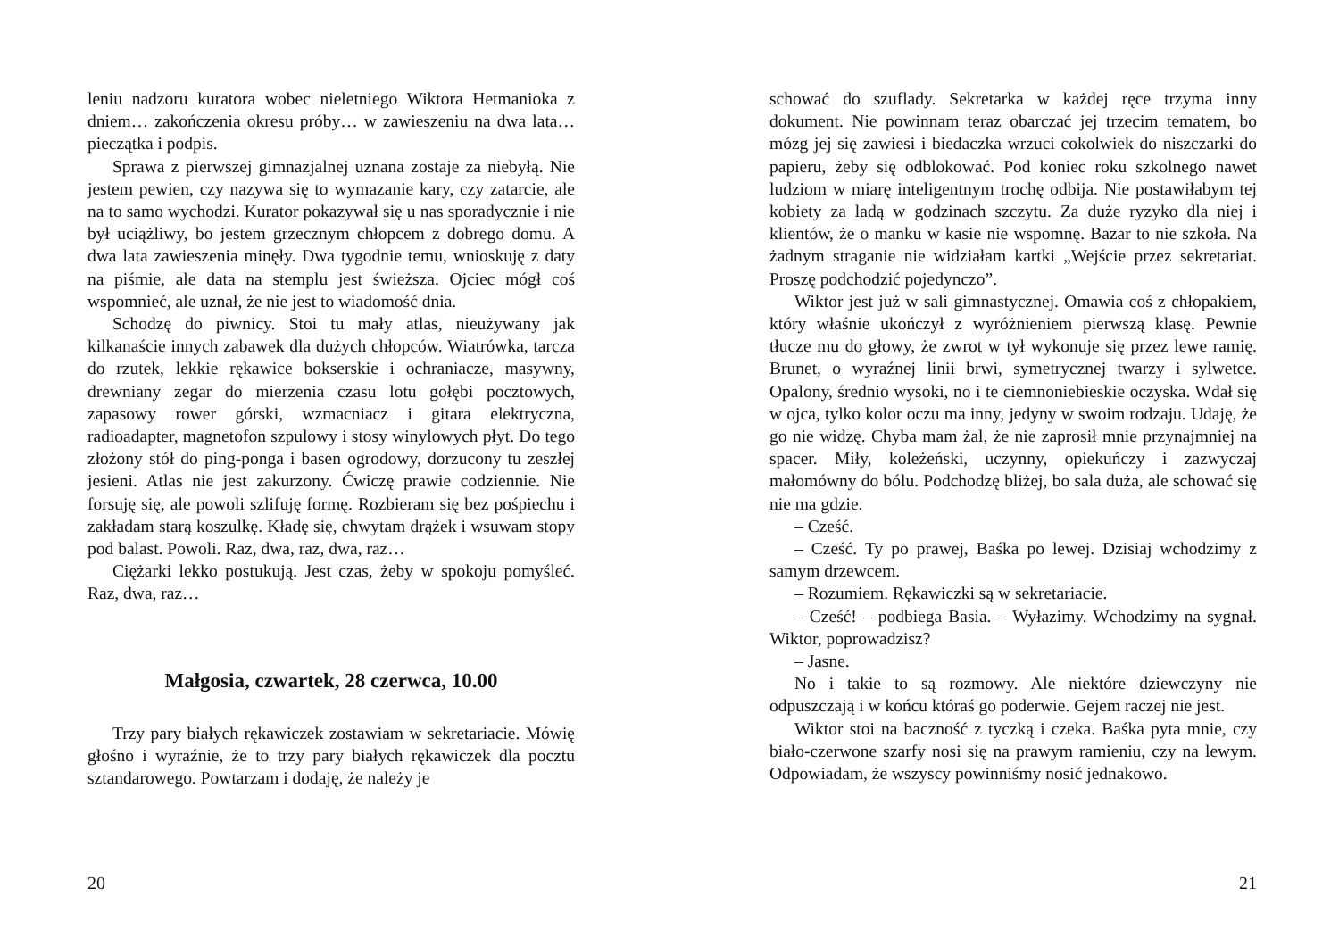leniu nadzoru kuratora wobec nieletniego Wiktora Hetmanioka z dniem… zakończenia okresu próby… w zawieszeniu na dwa lata… pieczątka i podpis.
Sprawa z pierwszej gimnazjalnej uznana zostaje za niebyłą. Nie jestem pewien, czy nazywa się to wymazanie kary, czy zatarcie, ale na to samo wychodzi. Kurator pokazywał się u nas sporadycznie i nie był uciążliwy, bo jestem grzecznym chłopcem z dobrego domu. A dwa lata zawieszenia minęły. Dwa tygodnie temu, wnioskuję z daty na piśmie, ale data na stemplu jest świeższa. Ojciec mógł coś wspomnieć, ale uznał, że nie jest to wiadomość dnia.
Schodzę do piwnicy. Stoi tu mały atlas, nieużywany jak kilkanaście innych zabawek dla dużych chłopców. Wiatrówka, tarcza do rzutek, lekkie rękawice bokserskie i ochraniacze, masywny, drewniany zegar do mierzenia czasu lotu gołębi pocztowych, zapasowy rower górski, wzmacniacz i gitara elektryczna, radioadapter, magnetofon szpulowy i stosy winylowych płyt. Do tego złożony stół do ping-ponga i basen ogrodowy, dorzucony tu zeszłej jesieni. Atlas nie jest zakurzony. Ćwiczę prawie codziennie. Nie forsuję się, ale powoli szlifuję formę. Rozbieram się bez pośpiechu i zakładam starą koszulkę. Kładę się, chwytam drążek i wsuwam stopy pod balast. Powoli. Raz, dwa, raz, dwa, raz…
Ciężarki lekko postukują. Jest czas, żeby w spokoju pomyśleć. Raz, dwa, raz…
Małgosia, czwartek, 28 czerwca, 10.00
Trzy pary białych rękawiczek zostawiam w sekretariacie. Mówię głośno i wyraźnie, że to trzy pary białych rękawiczek dla pocztu sztandarowego. Powtarzam i dodaję, że należy je
20
schować do szuflady. Sekretarka w każdej ręce trzyma inny dokument. Nie powinnam teraz obarczać jej trzecim tematem, bo mózg jej się zawiesi i biedaczka wrzuci cokolwiek do niszczarki do papieru, żeby się odblokować. Pod koniec roku szkolnego nawet ludziom w miarę inteligentnym trochę odbija. Nie postawiłabym tej kobiety za ladą w godzinach szczytu. Za duże ryzyko dla niej i klientów, że o manku w kasie nie wspomnę. Bazar to nie szkoła. Na żadnym straganie nie widziałam kartki „Wejście przez sekretariat. Proszę podchodzić pojedynczo”.
Wiktor jest już w sali gimnastycznej. Omawia coś z chłopakiem, który właśnie ukończył z wyróżnieniem pierwszą klasę. Pewnie tłucze mu do głowy, że zwrot w tył wykonuje się przez lewe ramię. Brunet, o wyraźnej linii brwi, symetrycznej twarzy i sylwetce. Opalony, średnio wysoki, no i te ciemnoniebieskie oczyska. Wdał się w ojca, tylko kolor oczu ma inny, jedyny w swoim rodzaju. Udaję, że go nie widzę. Chyba mam żal, że nie zaprosił mnie przynajmniej na spacer. Miły, koleżeński, uczynny, opiekuńczy i zazwyczaj małomówny do bólu. Podchodzę bliżej, bo sala duża, ale schować się nie ma gdzie.
– Cześć.
– Cześć. Ty po prawej, Baśka po lewej. Dzisiaj wchodzimy z samym drzewcem.
– Rozumiem. Rękawiczki są w sekretariacie.
– Cześć! – podbiega Basia. – Wyłazimy. Wchodzimy na sygnał. Wiktor, poprowadzisz?
– Jasne.
No i takie to są rozmowy. Ale niektóre dziewczyny nie odpuszczają i w końcu któraś go poderwie. Gejem raczej nie jest.
Wiktor stoi na baczność z tyczką i czeka. Baśka pyta mnie, czy biało-czerwone szarfy nosi się na prawym ramieniu, czy na lewym. Odpowiadam, że wszyscy powinniśmy nosić jednakowo.
21